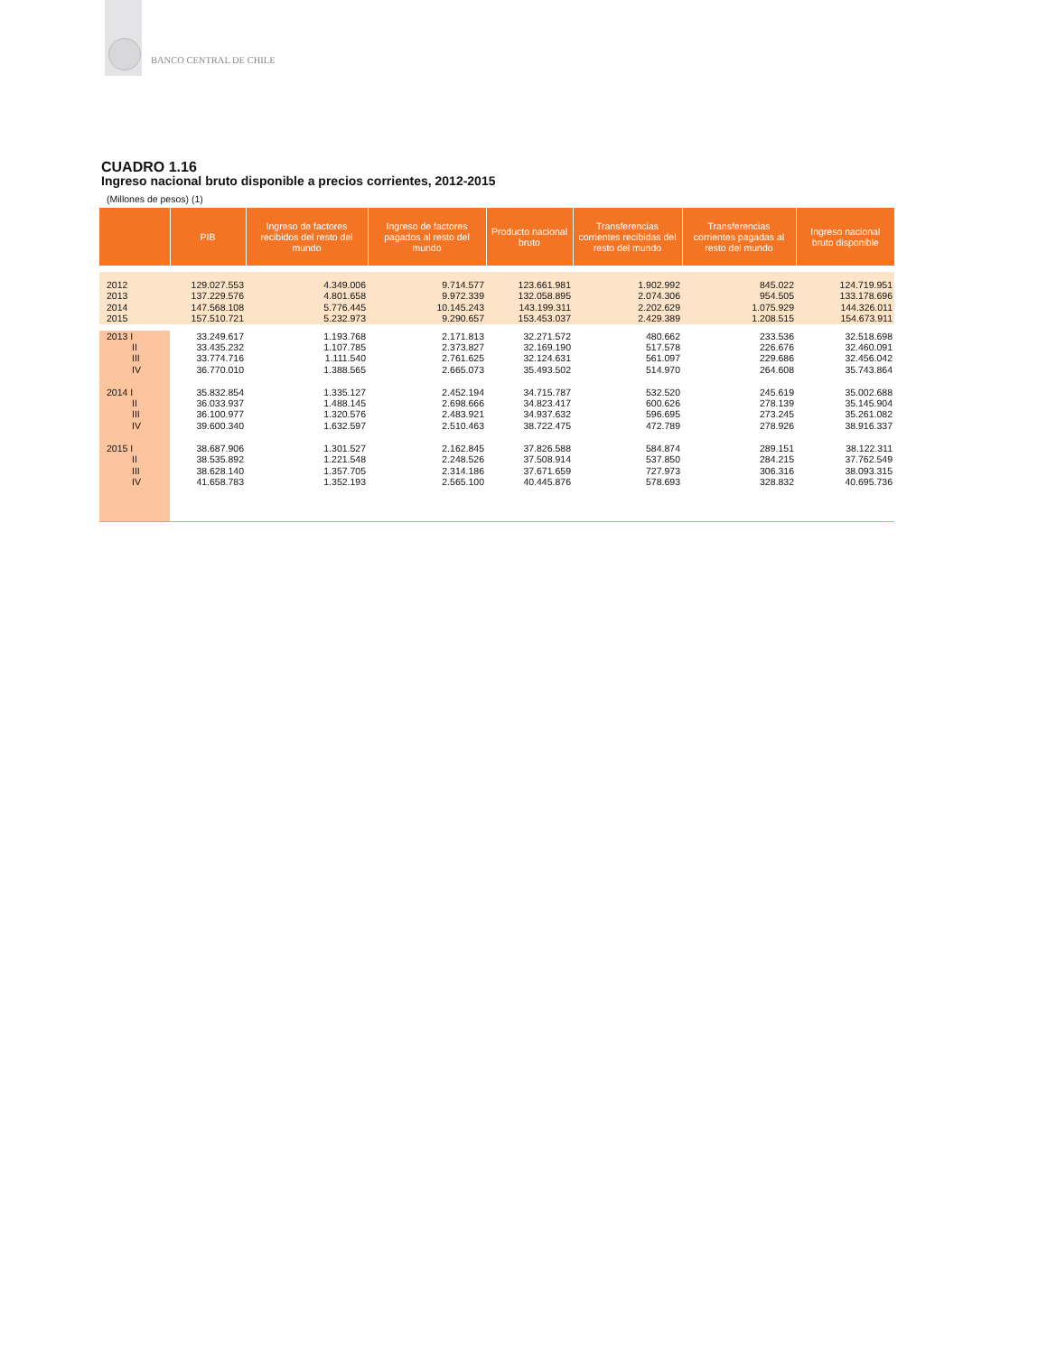BANCO CENTRAL DE CHILE
CUADRO 1.16
Ingreso nacional bruto disponible a precios corrientes, 2012-2015
(Millones de pesos) (1)
| | PIB | Ingreso de factores recibidos del resto del mundo | Ingreso de factores pagados al resto del mundo | Producto nacional bruto | Transferencias corrientes recibidas del resto del mundo | Transferencias corrientes pagadas al resto del mundo | Ingreso nacional bruto disponible |
| --- | --- | --- | --- | --- | --- | --- | --- |
| 2012 | 129.027.553 | 4.349.006 | 9.714.577 | 123.661.981 | 1.902.992 | 845.022 | 124.719.951 |
| 2013 | 137.229.576 | 4.801.658 | 9.972.339 | 132.058.895 | 2.074.306 | 954.505 | 133.178.696 |
| 2014 | 147.568.108 | 5.776.445 | 10.145.243 | 143.199.311 | 2.202.629 | 1.075.929 | 144.326.011 |
| 2015 | 157.510.721 | 5.232.973 | 9.290.657 | 153.453.037 | 2.429.389 | 1.208.515 | 154.673.911 |
| 2013 I | 33.249.617 | 1.193.768 | 2.171.813 | 32.271.572 | 480.662 | 233.536 | 32.518.698 |
| II | 33.435.232 | 1.107.785 | 2.373.827 | 32.169.190 | 517.578 | 226.676 | 32.460.091 |
| III | 33.774.716 | 1.111.540 | 2.761.625 | 32.124.631 | 561.097 | 229.686 | 32.456.042 |
| IV | 36.770.010 | 1.388.565 | 2.665.073 | 35.493.502 | 514.970 | 264.608 | 35.743.864 |
| 2014 I | 35.832.854 | 1.335.127 | 2.452.194 | 34.715.787 | 532.520 | 245.619 | 35.002.688 |
| II | 36.033.937 | 1.488.145 | 2.698.666 | 34.823.417 | 600.626 | 278.139 | 35.145.904 |
| III | 36.100.977 | 1.320.576 | 2.483.921 | 34.937.632 | 596.695 | 273.245 | 35.261.082 |
| IV | 39.600.340 | 1.632.597 | 2.510.463 | 38.722.475 | 472.789 | 278.926 | 38.916.337 |
| 2015 I | 38.687.906 | 1.301.527 | 2.162.845 | 37.826.588 | 584.874 | 289.151 | 38.122.311 |
| II | 38.535.892 | 1.221.548 | 2.248.526 | 37.508.914 | 537.850 | 284.215 | 37.762.549 |
| III | 38.628.140 | 1.357.705 | 2.314.186 | 37.671.659 | 727.973 | 306.316 | 38.093.315 |
| IV | 41.658.783 | 1.352.193 | 2.565.100 | 40.445.876 | 578.693 | 328.832 | 40.695.736 |